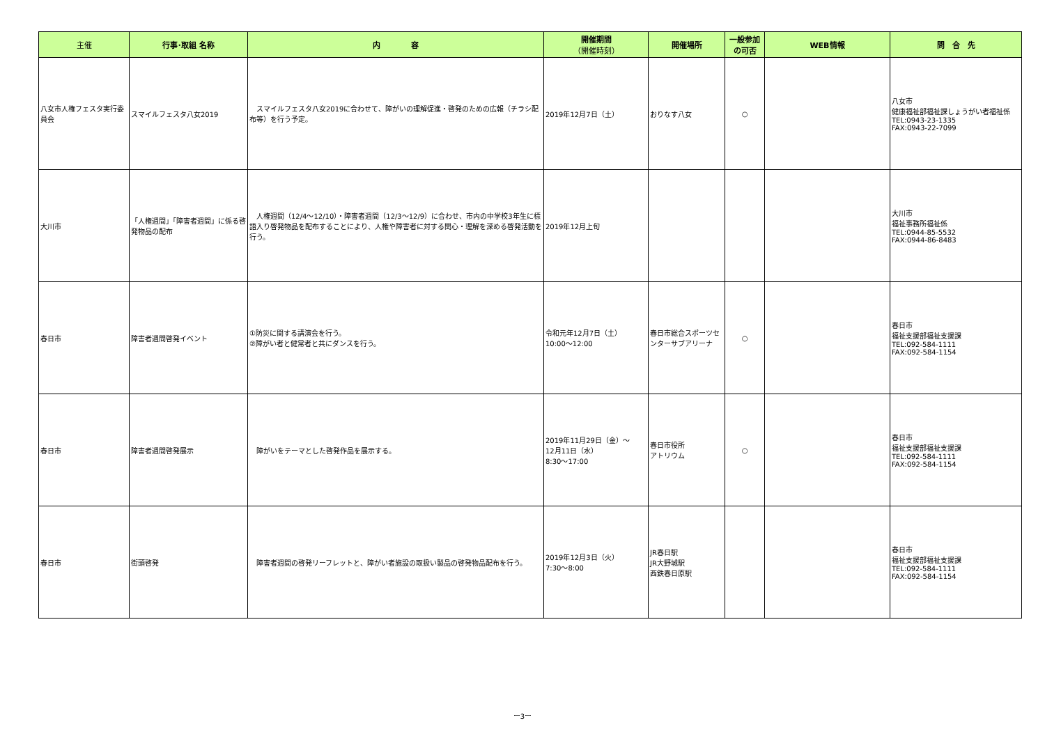| 主催 | 行事･取組 名称 | 内 容 | 開催期間 （開催時刻） | 開催場所 | 一般参加 の可否 | WEB情報 | 問 合 先 |
| --- | --- | --- | --- | --- | --- | --- | --- |
| 八女市人権フェスタ実行委員会 | スマイルフェスタ八女2019 | スマイルフェスタ八女2019に合わせて、障がいの理解促進・啓発のための広報（チラシ配布等）を行う予定。 | 2019年12月7日（土） | おりなす八女 | ○ | | 八女市 健康福祉部福祉課しょうがい者福祉係 TEL:0943-23-1335 FAX:0943-22-7099 |
| 大川市 | 「人権週間」「障害者週間」に係る啓発物品の配布 | 人権週間（12/4～12/10）・障害者週間（12/3～12/9）に合わせ、市内の中学校3年生に標語入り啓発物品を配布することにより、人権や障害者に対する関心・理解を深める啓発活動を行う。 | 2019年12月上旬 | | | | 大川市 福祉事務所福祉係 TEL:0944-85-5532 FAX:0944-86-8483 |
| 春日市 | 障害者週間啓発イベント | ①防災に関する講演会を行う。 ②障がい者と健常者と共にダンスを行う。 | 令和元年12月7日（土） 10:00～12:00 | 春日市総合スポーツセンターサブアリーナ | ○ | | 春日市 福祉支援部福祉支援課 TEL:092-584-1111 FAX:092-584-1154 |
| 春日市 | 障害者週間啓発展示 | 障がいをテーマとした啓発作品を展示する。 | 2019年11月29日（金）～ 12月11日（水） 8:30～17:00 | 春日市役所 アトリウム | ○ | | 春日市 福祉支援部福祉支援課 TEL:092-584-1111 FAX:092-584-1154 |
| 春日市 | 街頭啓発 | 障害者週間の啓発リーフレットと、障がい者施設の取扱い製品の啓発物品配布を行う。 | 2019年12月3日（火） 7:30～8:00 | JR春日駅 JR大野城駅 西鉄春日原駅 | | | 春日市 福祉支援部福祉支援課 TEL:092-584-1111 FAX:092-584-1154 |
ー3ー